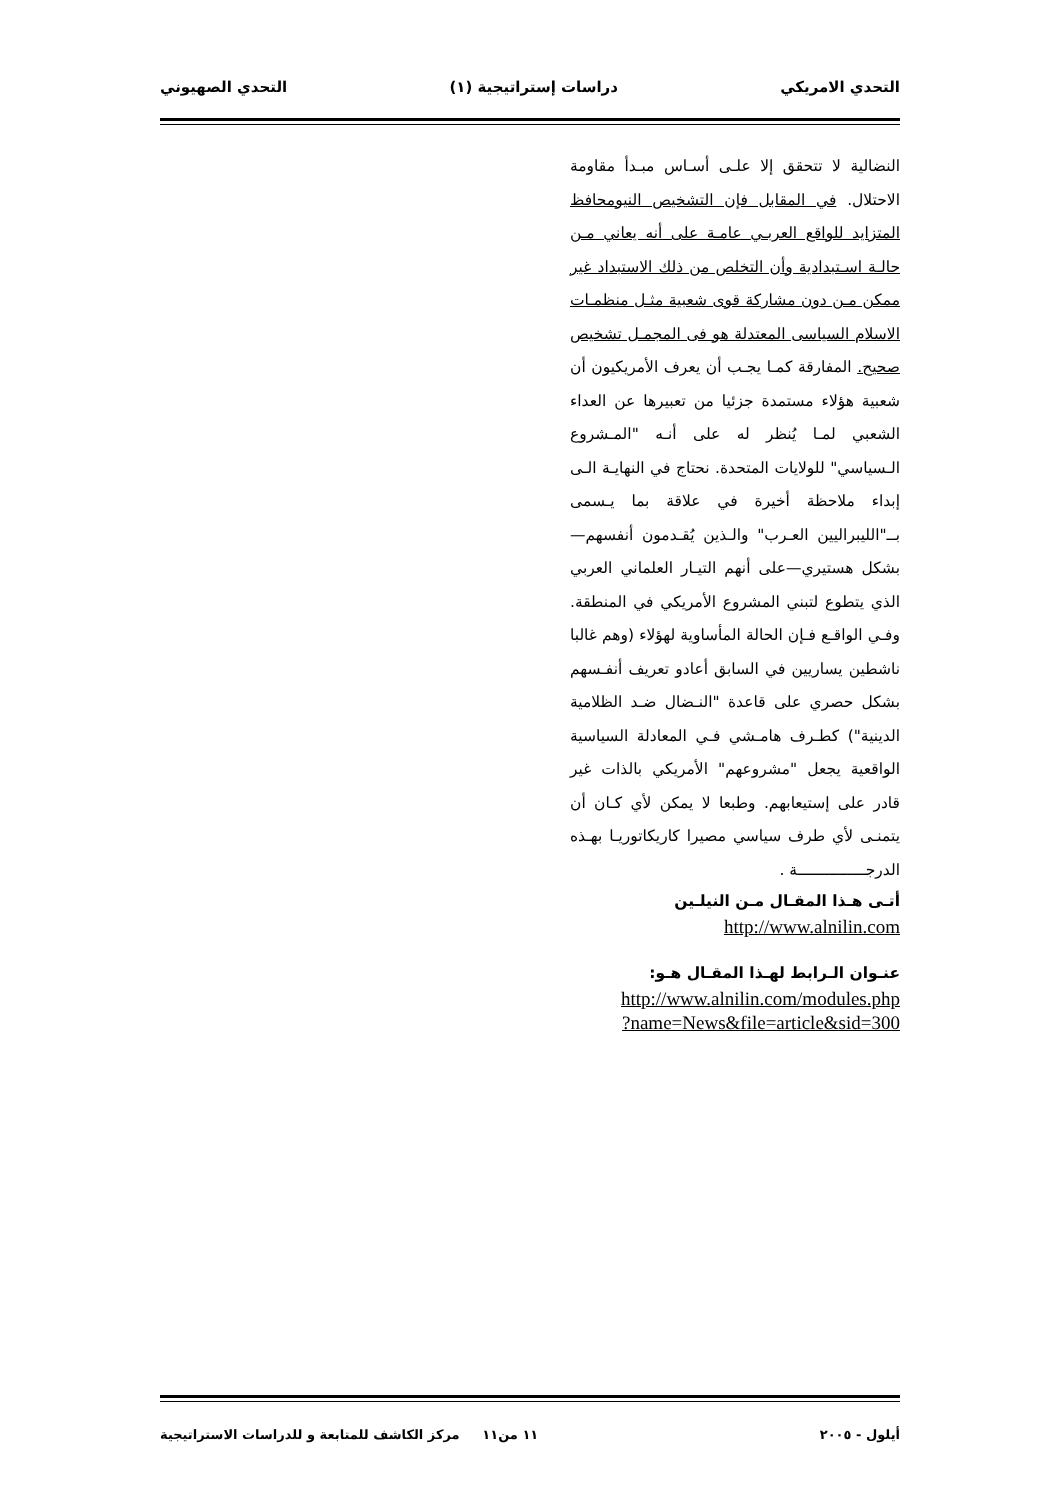التحدي الامريكي دراسات إستراتيجية (١) التحدي الصهيوني
النضالية لا تتحقق إلا علـى أسـاس مبـدأ مقاومة الاحتلال. في المقابل فإن التشخيص النيومحافظ المتزايد للواقع العربـي عامـة على أنه يعاني مـن حالـة اسـتبدادية وأن التخلص من ذلك الاستبداد غير ممكن مـن دون مشاركة قوى شعبية مثـل منظمـات الاسلام السياسى المعتدلة هو فى المجمـل تشخيص صحيح. المفارقة كمـا يجـب أن يعرف الأمريكيون أن شعبية هؤلاء مستمدة جزئيا من تعبيرها عن العداء الشعبي لمـا يُنظر له على أنـه "المـشروع الـسياسي" للولايات المتحدة. نحتاج في النهايـة الـى إبداء ملاحظة أخيرة في علاقة بما يـسمى بــ"الليبراليين العـرب" والـذين يُقـدمون أنفسهم—بشكل هستيري—على أنهم التيـار العلماني العربي الذي يتطوع لتبني المشروع الأمريكي في المنطقة. وفـي الواقـع فـإن الحالة المأساوية لهؤلاء (وهم غالبا ناشطين يساريين في السابق أعادو تعريف أنفـسهم بشكل حصري على قاعدة "النـضال ضـد الظلامية الدينية") كطـرف هامـشي فـي المعادلة السياسية الواقعية يجعل "مشروعهم" الأمريكي بالذات غير قادر على إستيعابهم. وطبعا لا يمكن لأي كـان أن يتمنـى لأي طرف سياسي مصيرا كاريكاتوريـا بهـذه الدرجـــــــــــــــة .
أتـى هـذا المقـال مـن النيلـين
http://www.alnilin.com
عنـوان الـرابط لهـذا المقـال هـو:
http://www.alnilin.com/modules.php
?name=News&file=article&sid=300
أيلول - ٢٠٠٥ ١١ من١١ مركز الكاشف للمتابعة و للدراسات الاستراتيجية